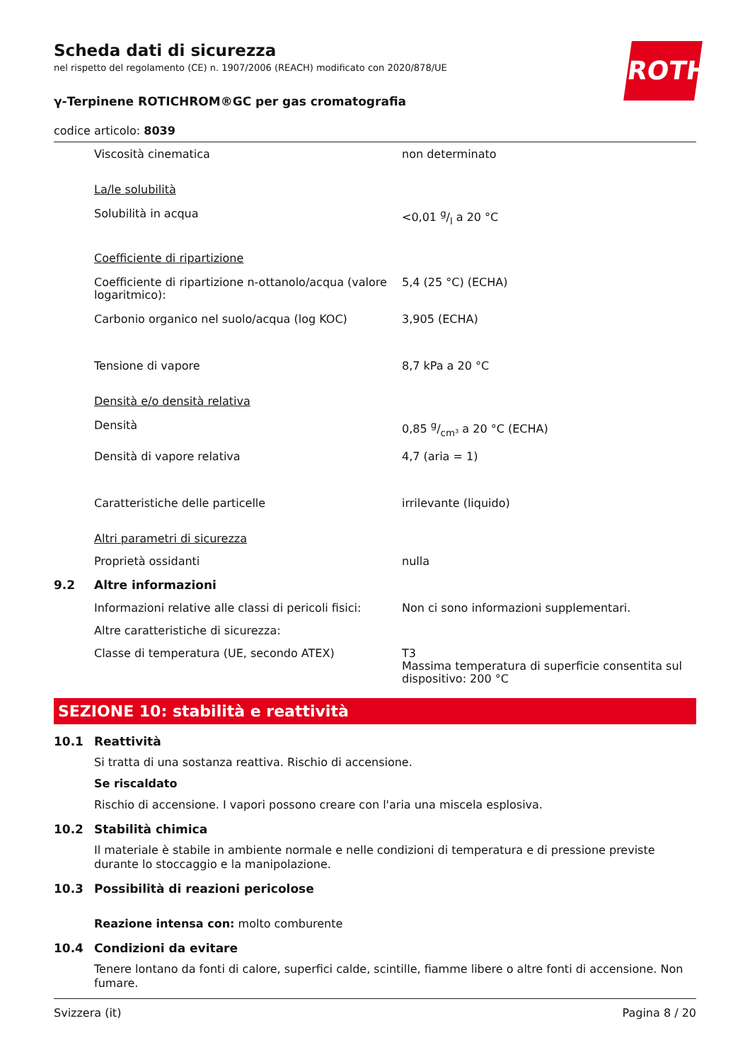ROTH
Scheda dati di sicurezza
nel rispetto del regolamento (CE) n. 1907/2006 (REACH) modificato con 2020/878/UE
γ-Terpinene ROTICHROM®GC per gas cromatografia
codice articolo: 8039
Viscosità cinematica non determinato
La/le solubilità
Solubilità in acqua <0,01 g/l a 20 °C
Coefficiente di ripartizione
Coefficiente di ripartizione n-ottanolo/acqua (valore logaritmico):
5,4 (25 °C) (ECHA)
Carbonio organico nel suolo/acqua (log KOC) 3,905 (ECHA)
Tensione di vapore 8,7 kPa a 20 °C
Densità e/o densità relativa
Densità 0,85 g/cm³ a 20 °C (ECHA)
Densità di vapore relativa 4,7 (aria = 1)
Caratteristiche delle particelle irrilevante (liquido)
Altri parametri di sicurezza
Proprietà ossidanti nulla
9.2 Altre informazioni
Informazioni relative alle classi di pericoli fisici:
Non ci sono informazioni supplementari.
Altre caratteristiche di sicurezza:
Classe di temperatura (UE, secondo ATEX) T3
Massima temperatura di superficie consentita sul dispositivo: 200 °C
SEZIONE 10: stabilità e reattività
10.1 Reattività
Si tratta di una sostanza reattiva. Rischio di accensione.
Se riscaldato
Rischio di accensione. I vapori possono creare con l'aria una miscela esplosiva.
10.2 Stabilità chimica
Il materiale è stabile in ambiente normale e nelle condizioni di temperatura e di pressione previste durante lo stoccaggio e la manipolazione.
10.3 Possibilità di reazioni pericolose
Reazione intensa con: molto comburente
10.4 Condizioni da evitare
Tenere lontano da fonti di calore, superfici calde, scintille, fiamme libere o altre fonti di accensione. Non fumare.
Svizzera (it) Pagina 8 / 20